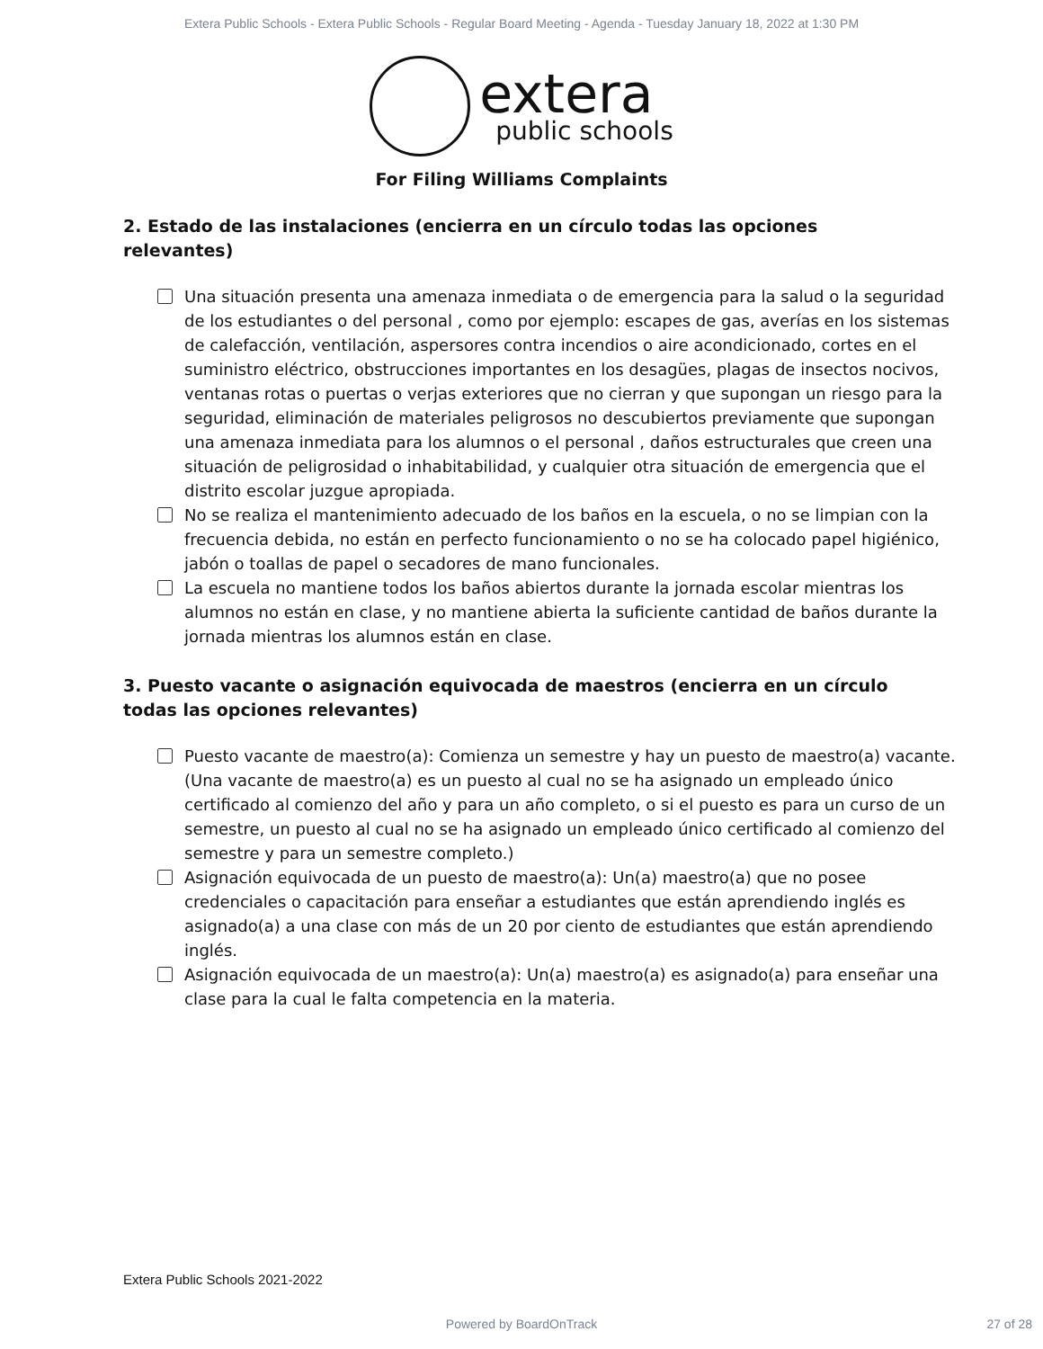Extera Public Schools - Extera Public Schools - Regular Board Meeting - Agenda - Tuesday January 18, 2022 at 1:30 PM
extera
public schools
For Filing Williams Complaints
2. Estado de las instalaciones (encierra en un círculo todas las opciones relevantes)
Una situación presenta una amenaza inmediata o de emergencia para la salud o la seguridad de los estudiantes o del personal , como por ejemplo: escapes de gas, averías en los sistemas de calefacción, ventilación, aspersores contra incendios o aire acondicionado, cortes en el suministro eléctrico, obstrucciones importantes en los desagües, plagas de insectos nocivos, ventanas rotas o puertas o verjas exteriores que no cierran y que supongan un riesgo para la seguridad, eliminación de materiales peligrosos no descubiertos previamente que supongan una amenaza inmediata para los alumnos o el personal , daños estructurales que creen una situación de peligrosidad o inhabitabilidad, y cualquier otra situación de emergencia que el distrito escolar juzgue apropiada.
No se realiza el mantenimiento adecuado de los baños en la escuela, o no se limpian con la frecuencia debida, no están en perfecto funcionamiento o no se ha colocado papel higiénico, jabón o toallas de papel o secadores de mano funcionales.
La escuela no mantiene todos los baños abiertos durante la jornada escolar mientras los alumnos no están en clase, y no mantiene abierta la suficiente cantidad de baños durante la jornada mientras los alumnos están en clase.
3. Puesto vacante o asignación equivocada de maestros (encierra en un círculo todas las opciones relevantes)
Puesto vacante de maestro(a): Comienza un semestre y hay un puesto de maestro(a) vacante. (Una vacante de maestro(a) es un puesto al cual no se ha asignado un empleado único certificado al comienzo del año y para un año completo, o si el puesto es para un curso de un semestre, un puesto al cual no se ha asignado un empleado único certificado al comienzo del semestre y para un semestre completo.)
Asignación equivocada de un puesto de maestro(a): Un(a) maestro(a) que no posee credenciales o capacitación para enseñar a estudiantes que están aprendiendo inglés es asignado(a) a una clase con más de un 20 por ciento de estudiantes que están aprendiendo inglés.
Asignación equivocada de un maestro(a): Un(a) maestro(a) es asignado(a) para enseñar una clase para la cual le falta competencia en la materia.
Extera Public Schools 2021-2022
Powered by BoardOnTrack 27 of 28